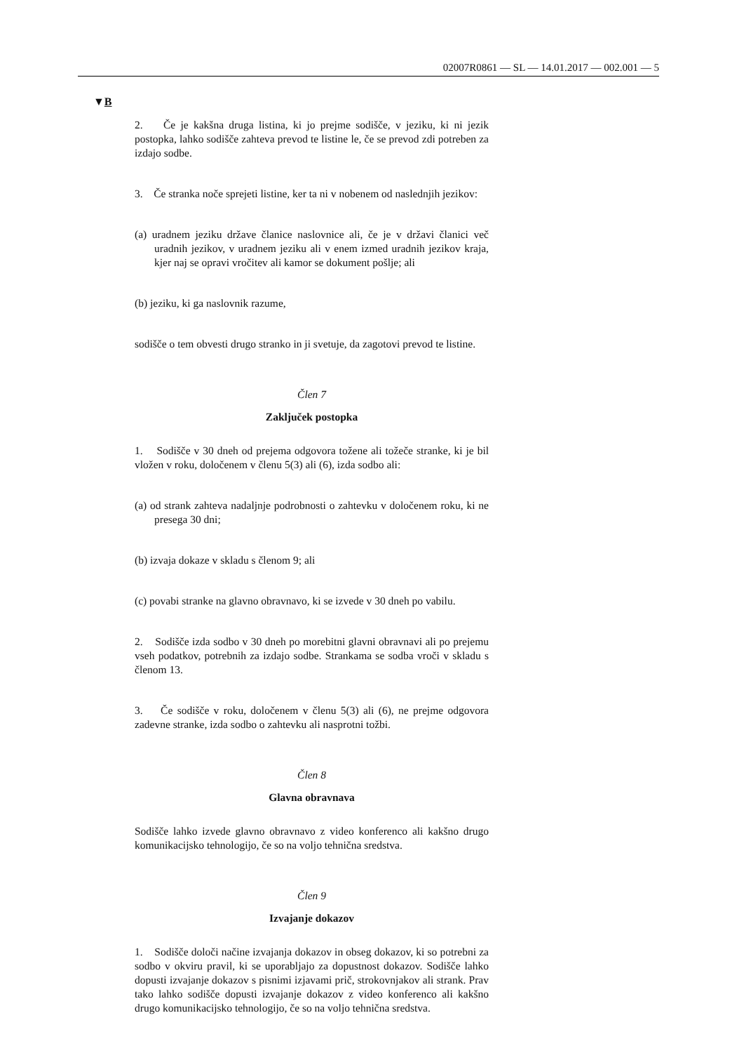02007R0861 — SL — 14.01.2017 — 002.001 — 5
▼B
2. Če je kakšna druga listina, ki jo prejme sodišče, v jeziku, ki ni jezik postopka, lahko sodišče zahteva prevod te listine le, če se prevod zdi potreben za izdajo sodbe.
3. Če stranka noče sprejeti listine, ker ta ni v nobenem od naslednjih jezikov:
(a) uradnem jeziku države članice naslovnice ali, če je v državi članici več uradnih jezikov, v uradnem jeziku ali v enem izmed uradnih jezikov kraja, kjer naj se opravi vročitev ali kamor se dokument pošlje; ali
(b) jeziku, ki ga naslovnik razume,
sodišče o tem obvesti drugo stranko in ji svetuje, da zagotovi prevod te listine.
Člen 7
Zaključek postopka
1. Sodišče v 30 dneh od prejema odgovora tožene ali tožeče stranke, ki je bil vložen v roku, določenem v členu 5(3) ali (6), izda sodbo ali:
(a) od strank zahteva nadaljnje podrobnosti o zahtevku v določenem roku, ki ne presega 30 dni;
(b) izvaja dokaze v skladu s členom 9; ali
(c) povabi stranke na glavno obravnavo, ki se izvede v 30 dneh po vabilu.
2. Sodišče izda sodbo v 30 dneh po morebitni glavni obravnavi ali po prejemu vseh podatkov, potrebnih za izdajo sodbe. Strankama se sodba vroči v skladu s členom 13.
3. Če sodišče v roku, določenem v členu 5(3) ali (6), ne prejme odgovora zadevne stranke, izda sodbo o zahtevku ali nasprotni tožbi.
Člen 8
Glavna obravnava
Sodišče lahko izvede glavno obravnavo z video konferenco ali kakšno drugo komunikacijsko tehnologijo, če so na voljo tehnična sredstva.
Člen 9
Izvajanje dokazov
1. Sodišče določi načine izvajanja dokazov in obseg dokazov, ki so potrebni za sodbo v okviru pravil, ki se uporabljajo za dopustnost dokazov. Sodišče lahko dopusti izvajanje dokazov s pisnimi izjavami prič, strokovnjakov ali strank. Prav tako lahko sodišče dopusti izvajanje dokazov z video konferenco ali kakšno drugo komunikacijsko tehnologijo, če so na voljo tehnična sredstva.